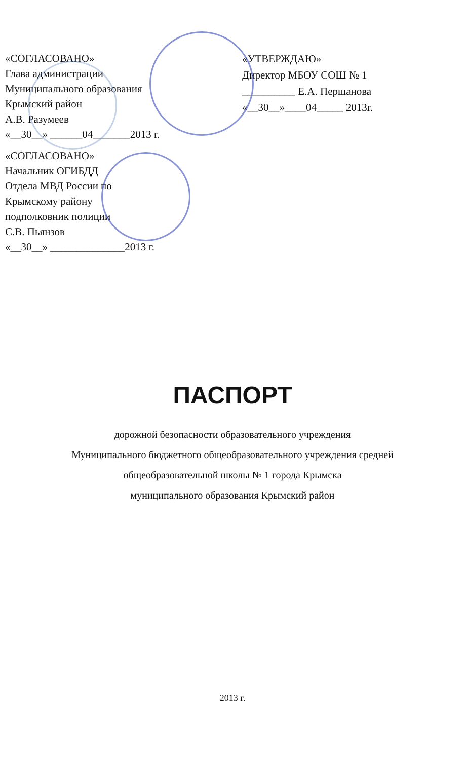«СОГЛАСОВАНО»
Глава администрации
Муниципального образования
Крымский район
А.В. Разумеев
«__30__» ______04_______2013 г.
«УТВЕРЖДАЮ»
Директор МБОУ СОШ № 1
__________ Е.А. Першанова
«__30__»____04_____ 2013г.
«СОГЛАСОВАНО»
Начальник ОГИБДД
Отдела МВД России по
Крымскому району
подполковник полиции
С.В. Пьянзов
«__30__» ______________2013 г.
ПАСПОРТ
дорожной безопасности образовательного учреждения
Муниципального бюджетного общеобразовательного учреждения средней
общеобразовательной школы № 1 города Крымска
муниципального образования Крымский район
2013 г.